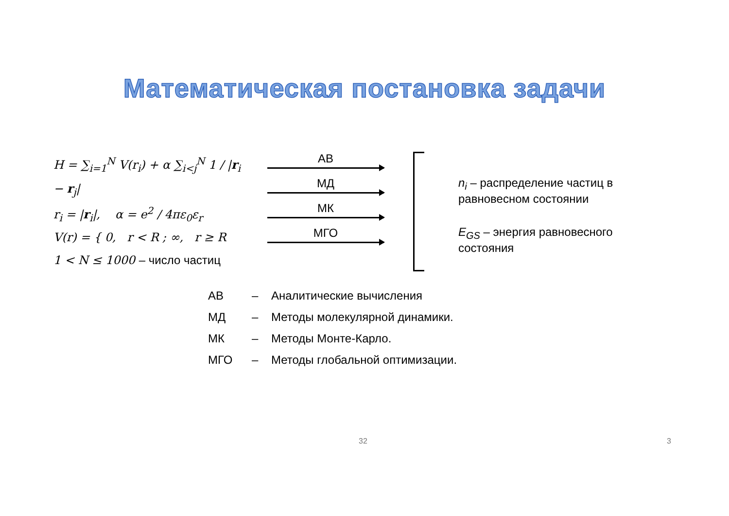Математическая постановка задачи
H = ∑<sub>i=1</sub><sup>N</sup> V(r<sub>i</sub>) + α ∑<sub>i<j</sub><sup>N</sup> 1 / |r<sub>i</sub> − r<sub>j</sub>|
r<sub>i</sub> = |r<sub>i</sub>|, α = e<sup>2</sup> / 4πε<sub>0</sub>ε<sub>r</sub>
V(r) = { 0, r < R ; ∞, r ≥ R
1 < N ≤ 1000 – число частиц
АВ
МД
МК
МГО
n<sub>i</sub> – распределение частиц в равновесном состоянии
E<sub>GS</sub> – энергия равновесного состояния
АВ – Аналитические вычисления
МД – Методы молекулярной динамики.
МК – Методы Монте-Карло.
МГО – Методы глобальной оптимизации.
32 3